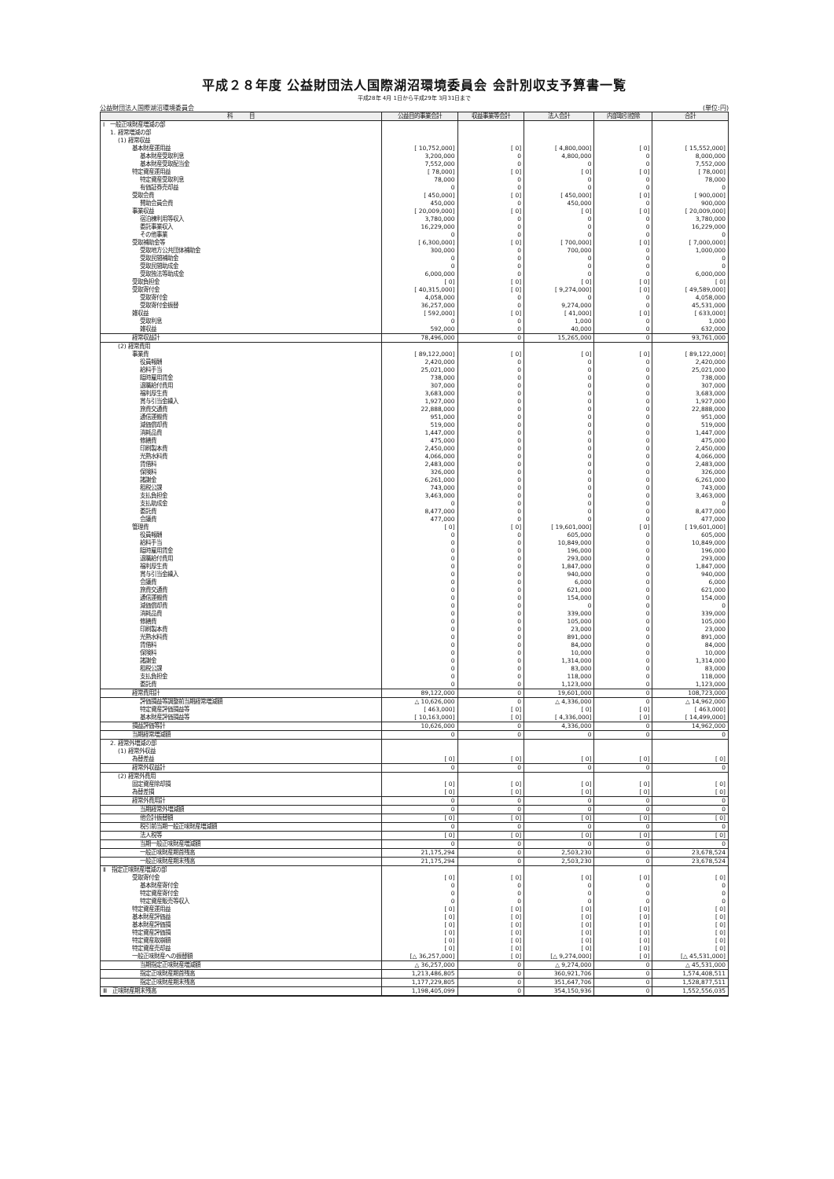平成２８年度 公益財団法人国際湖沼環境委員会 会計別収支予算書一覧
平成28年 4月 1日から平成29年 3月31日まで
公益財団法人国際湖沼環境委員会 (単位:円)
| 科 目 | 公益目的事業会計 | 収益事業等会計 | 法人会計 | 内部取引控除 | 合計 |
| --- | --- | --- | --- | --- | --- |
| Ⅰ 一般正味財産増減の部 | | | | | |
| 1. 経常増減の部 | | | | | |
| (1) 経常収益 | | | | | |
| 基本財産運用益 | [ 10,752,000] | [ 0] | [ 4,800,000] | [ 0] | [ 15,552,000] |
| 基本財産受取利息 | 3,200,000 | 0 | 4,800,000 | 0 | 8,000,000 |
| 基本財産受取配当金 | 7,552,000 | 0 | 0 | 0 | 7,552,000 |
| 特定資産運用益 | [ 78,000] | [ 0] | [ 0] | [ 0] | [ 78,000] |
| 特定資産受取利息 | 78,000 | 0 | 0 | 0 | 78,000 |
| 有価証券売却益 | 0 | 0 | 0 | 0 | 0 |
| 受取会費 | [ 450,000] | [ 0] | [ 450,000] | [ 0] | [ 900,000] |
| 賛助会員会費 | 450,000 | 0 | 450,000 | 0 | 900,000 |
| 事業収益 | [ 20,009,000] | [ 0] | [ 0] | [ 0] | [ 20,009,000] |
| 宿泊棟利用等収入 | 3,780,000 | 0 | 0 | 0 | 3,780,000 |
| 委託事業収入 | 16,229,000 | 0 | 0 | 0 | 16,229,000 |
| その他事業 | 0 | 0 | 0 | 0 | 0 |
| 受取補助金等 | [ 6,300,000] | [ 0] | [ 700,000] | [ 0] | [ 7,000,000] |
| 受取地方公共団体補助金 | 300,000 | 0 | 700,000 | 0 | 1,000,000 |
| 受取民間補助金 | 0 | 0 | 0 | 0 | 0 |
| 受取民間助成金 | 0 | 0 | 0 | 0 | 0 |
| 受取独法等助成金 | 6,000,000 | 0 | 0 | 0 | 6,000,000 |
| 受取負担金 | [ 0] | [ 0] | [ 0] | [ 0] | [ 0] |
| 受取寄付金 | [ 40,315,000] | [ 0] | [ 9,274,000] | [ 0] | [ 49,589,000] |
| 受取寄付金 | 4,058,000 | 0 | 0 | 0 | 4,058,000 |
| 受取寄付金振替 | 36,257,000 | 0 | 9,274,000 | 0 | 45,531,000 |
| 雑収益 | [ 592,000] | [ 0] | [ 41,000] | [ 0] | [ 633,000] |
| 受取利息 | 0 | 0 | 1,000 | 0 | 1,000 |
| 雑収益 | 592,000 | 0 | 40,000 | 0 | 632,000 |
| 経常収益計 | 78,496,000 | 0 | 15,265,000 | 0 | 93,761,000 |
| (2) 経常費用 | | | | | |
| 事業費 | [ 89,122,000] | [ 0] | [ 0] | [ 0] | [ 89,122,000] |
| 役員報酬 | 2,420,000 | 0 | 0 | 0 | 2,420,000 |
| 給料手当 | 25,021,000 | 0 | 0 | 0 | 25,021,000 |
| 臨時雇用賃金 | 738,000 | 0 | 0 | 0 | 738,000 |
| 退職給付費用 | 307,000 | 0 | 0 | 0 | 307,000 |
| 福利厚生費 | 3,683,000 | 0 | 0 | 0 | 3,683,000 |
| 賞与引当金繰入 | 1,927,000 | 0 | 0 | 0 | 1,927,000 |
| 旅費交通費 | 22,888,000 | 0 | 0 | 0 | 22,888,000 |
| 通信運搬費 | 951,000 | 0 | 0 | 0 | 951,000 |
| 減価償却費 | 519,000 | 0 | 0 | 0 | 519,000 |
| 消耗品費 | 1,447,000 | 0 | 0 | 0 | 1,447,000 |
| 修繕費 | 475,000 | 0 | 0 | 0 | 475,000 |
| 印刷製本費 | 2,450,000 | 0 | 0 | 0 | 2,450,000 |
| 光熱水料費 | 4,066,000 | 0 | 0 | 0 | 4,066,000 |
| 賃借料 | 2,483,000 | 0 | 0 | 0 | 2,483,000 |
| 保険料 | 326,000 | 0 | 0 | 0 | 326,000 |
| 諸謝金 | 6,261,000 | 0 | 0 | 0 | 6,261,000 |
| 租税公課 | 743,000 | 0 | 0 | 0 | 743,000 |
| 支払負担金 | 3,463,000 | 0 | 0 | 0 | 3,463,000 |
| 支払助成金 | 0 | 0 | 0 | 0 | 0 |
| 委託費 | 8,477,000 | 0 | 0 | 0 | 8,477,000 |
| 会議費 | 477,000 | 0 | 0 | 0 | 477,000 |
| 管理費 | [ 0] | [ 0] | [ 19,601,000] | [ 0] | [ 19,601,000] |
| 役員報酬 | 0 | 0 | 605,000 | 0 | 605,000 |
| 給料手当 | 0 | 0 | 10,849,000 | 0 | 10,849,000 |
| 臨時雇用賃金 | 0 | 0 | 196,000 | 0 | 196,000 |
| 退職給付費用 | 0 | 0 | 293,000 | 0 | 293,000 |
| 福利厚生費 | 0 | 0 | 1,847,000 | 0 | 1,847,000 |
| 賞与引当金繰入 | 0 | 0 | 940,000 | 0 | 940,000 |
| 会議費 | 0 | 0 | 6,000 | 0 | 6,000 |
| 旅費交通費 | 0 | 0 | 621,000 | 0 | 621,000 |
| 通信運搬費 | 0 | 0 | 154,000 | 0 | 154,000 |
| 減価償却費 | 0 | 0 | 0 | 0 | 0 |
| 消耗品費 | 0 | 0 | 339,000 | 0 | 339,000 |
| 修繕費 | 0 | 0 | 105,000 | 0 | 105,000 |
| 印刷製本費 | 0 | 0 | 23,000 | 0 | 23,000 |
| 光熱水料費 | 0 | 0 | 891,000 | 0 | 891,000 |
| 賃借料 | 0 | 0 | 84,000 | 0 | 84,000 |
| 保険料 | 0 | 0 | 10,000 | 0 | 10,000 |
| 諸謝金 | 0 | 0 | 1,314,000 | 0 | 1,314,000 |
| 租税公課 | 0 | 0 | 83,000 | 0 | 83,000 |
| 支払負担金 | 0 | 0 | 118,000 | 0 | 118,000 |
| 委託費 | 0 | 0 | 1,123,000 | 0 | 1,123,000 |
| 経常費用計 | 89,122,000 | 0 | 19,601,000 | 0 | 108,723,000 |
| 評価損益等調整前当期経常増減額 | △ 10,626,000 | 0 | △ 4,336,000 | 0 | △ 14,962,000 |
| 特定資産評価損益等 | [ 463,000] | [ 0] | [ 0] | [ 0] | [ 463,000] |
| 基本財産評価損益等 | [ 10,163,000] | [ 0] | [ 4,336,000] | [ 0] | [ 14,499,000] |
| 損益評価等計 | 10,626,000 | 0 | 4,336,000 | 0 | 14,962,000 |
| 当期経常増減額 | 0 | 0 | 0 | 0 | 0 |
| 2. 経常外増減の部 | | | | | |
| (1) 経常外収益 | | | | | |
| 為替差益 | [ 0] | [ 0] | [ 0] | [ 0] | [ 0] |
| 経常外収益計 | 0 | 0 | 0 | 0 | 0 |
| (2) 経常外費用 | | | | | |
| 固定資産除却損 | [ 0] | [ 0] | [ 0] | [ 0] | [ 0] |
| 為替差損 | [ 0] | [ 0] | [ 0] | [ 0] | [ 0] |
| 経常外費用計 | 0 | 0 | 0 | 0 | 0 |
| 当期経常外増減額 | 0 | 0 | 0 | 0 | 0 |
| 他会計振替額 | [ 0] | [ 0] | [ 0] | [ 0] | [ 0] |
| 税引前当期一般正味財産増減額 | 0 | 0 | 0 | 0 | 0 |
| 法人税等 | [ 0] | [ 0] | [ 0] | [ 0] | [ 0] |
| 当期一般正味財産増減額 | 0 | 0 | 0 | 0 | 0 |
| 一般正味財産期首残高 | 21,175,294 | 0 | 2,503,230 | 0 | 23,678,524 |
| 一般正味財産期末残高 | 21,175,294 | 0 | 2,503,230 | 0 | 23,678,524 |
| Ⅱ 指定正味財産増減の部 | | | | | |
| 受取寄付金 | [ 0] | [ 0] | [ 0] | [ 0] | [ 0] |
| 基本財産寄付金 | 0 | 0 | 0 | 0 | 0 |
| 特定資産寄付金 | 0 | 0 | 0 | 0 | 0 |
| 特定資産販売等収入 | 0 | 0 | 0 | 0 | 0 |
| 特定資産運用益 | [ 0] | [ 0] | [ 0] | [ 0] | [ 0] |
| 基本財産評価益 | [ 0] | [ 0] | [ 0] | [ 0] | [ 0] |
| 基本財産評価損 | [ 0] | [ 0] | [ 0] | [ 0] | [ 0] |
| 特定資産評価損 | [ 0] | [ 0] | [ 0] | [ 0] | [ 0] |
| 特定資産取崩額 | [ 0] | [ 0] | [ 0] | [ 0] | [ 0] |
| 特定資産売却益 | [ 0] | [ 0] | [ 0] | [ 0] | [ 0] |
| 一般正味財産への振替額 | [△ 36,257,000] | [ 0] | [△ 9,274,000] | [ 0] | [△ 45,531,000] |
| 当期指定正味財産増減額 | △ 36,257,000 | 0 | △ 9,274,000 | 0 | △ 45,531,000 |
| 指定正味財産期首残高 | 1,213,486,805 | 0 | 360,921,706 | 0 | 1,574,408,511 |
| 指定正味財産期末残高 | 1,177,229,805 | 0 | 351,647,706 | 0 | 1,528,877,511 |
| Ⅲ 正味財産期末残高 | 1,198,405,099 | 0 | 354,150,936 | 0 | 1,552,556,035 |